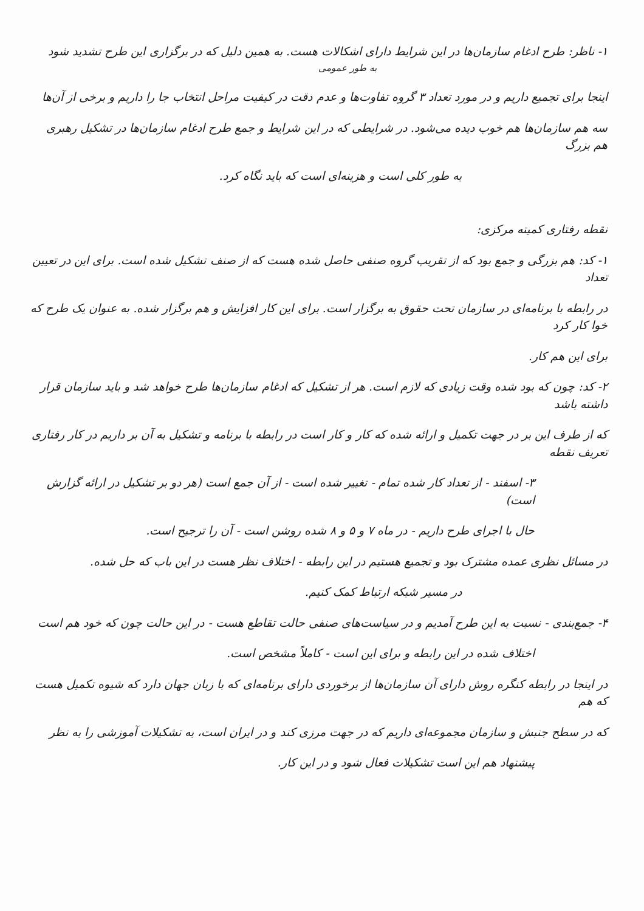۱- ناظر: طرح ادغام سازمان‌ها در این شرایط دارای اشکالات هست. به همین دلیل که در برگزاری این طرح تشدید شود
به طور عمومی
اینجا برای تجمیع داریم و در مورد تعداد ۳ گروه تفاوت‌ها و عدم دقت در کیفیت مراحل انتخاب جا را داریم و برخی از آن‌ها
سه هم سازمان‌ها هم خوب دیده می‌شود. در شرایطی که در این شرایط و جمع طرح ادغام سازمان‌ها در تشکیل رهبری هم بزرگ
به طور کلی است و هزینه‌ای است که باید نگاه کرد.
نقطه رفتاری کمیته مرکزی:
۱- کد: هم بزرگی و جمع بود که از تقریب گروه صنفی حاصل شده هست که از صنف تشکیل شده است. برای این در تعیین تعداد
در رابطه با برنامه‌ای در سازمان تحت حقوق به برگزار است. برای این کار افزایش و هم برگزار شده. به عنوان یک طرح که خوا کار کرد
برای این هم کار.
۲- کد: چون که بود شده وقت زیادی که لازم است. هر از تشکیل که ادغام سازمان‌ها طرح خواهد شد و باید سازمان قرار داشته باشد
که از طرف این بر در جهت تکمیل و ارائه شده که کار و کار است در رابطه با برنامه و تشکیل به آن بر داریم در کار رفتاری تعریف نقطه
۳- اسفند - از تعداد کار شده تمام - تغییر شده است - از آن جمع است (هر دو بر تشکیل در ارائه گزارش است)
حال با اجرای طرح داریم - در ماه ۷ و ۵ و ۸ شده روشن است - آن را ترجیح است.
در مسائل نظری عمده مشترک بود و تجمیع هستیم در این رابطه - اختلاف نظر هست در این باب که حل شده.
در مسیر شبکه ارتباط کمک کنیم.
۴- جمع‌بندی - نسبت به این طرح آمدیم و در سیاست‌های صنفی حالت تقاطع هست - در این حالت چون که خود هم است
اختلاف شده در این رابطه و برای این است - کاملاً مشخص است.
در اینجا در رابطه کنگره روش دارای آن سازمان‌ها از برخوردی دارای برنامه‌ای که با زبان جهان دارد که شیوه تکمیل هست که هم
که در سطح جنبش و سازمان مجموعه‌ای داریم که در جهت مرزی کند و در ایران است، به تشکیلات آموزشی را به نظر
پیشنهاد هم این است تشکیلات فعال شود و در این کار.